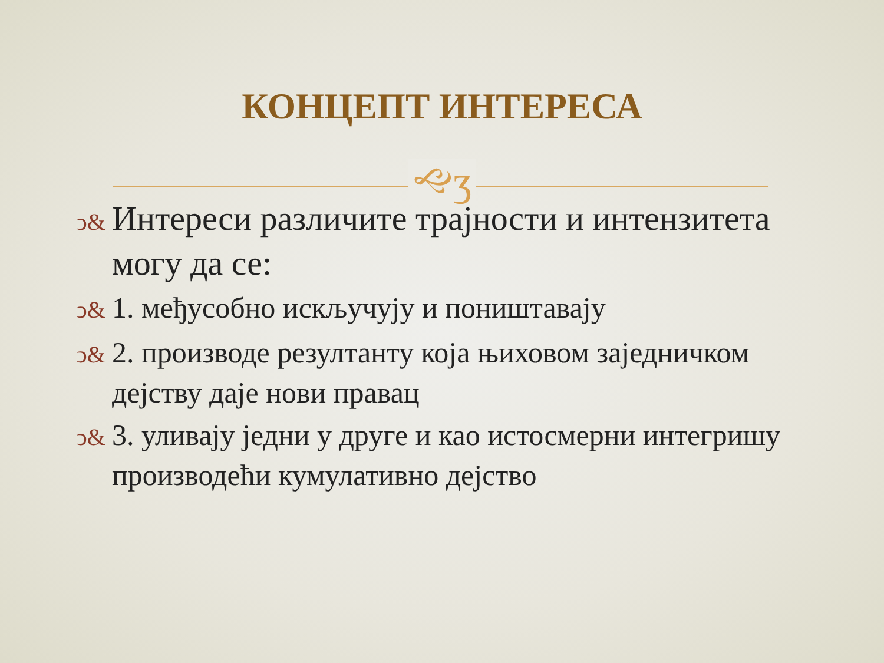КОНЦЕПТ ИНТЕРЕСА
🙙ʒ
ↄ& Интереси различите трајности и интензитета могу да се:
ↄ& 1. међусобно искључују и поништавају
ↄ& 2. производе резултанту која њиховом заједничком дејству даје нови правац
ↄ& 3. уливају једни у друге и као истосмерни интегришу производећи кумулативно дејство